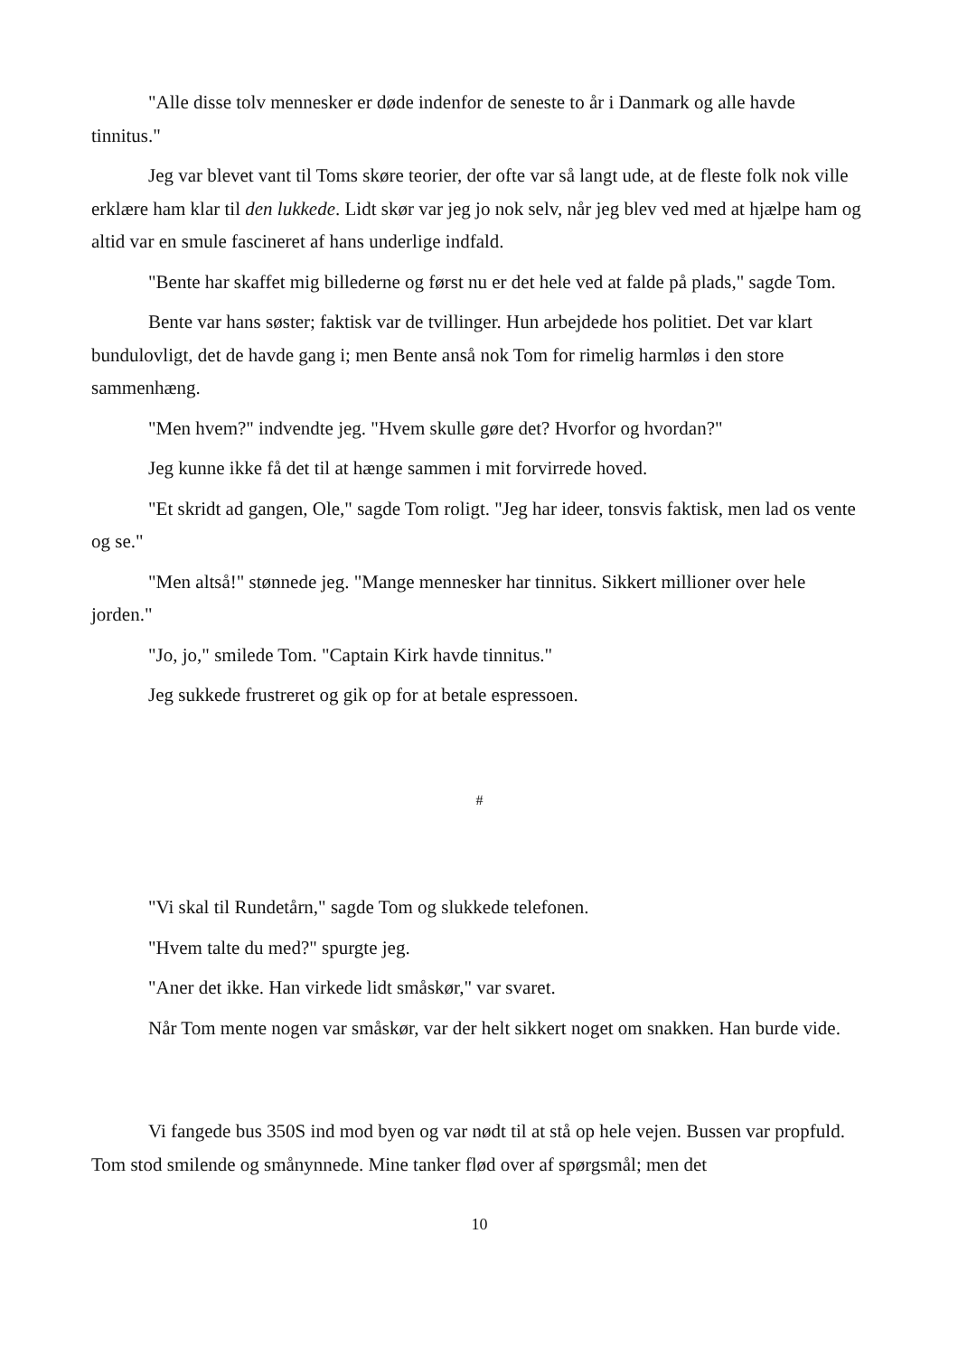"Alle disse tolv mennesker er døde indenfor de seneste to år i Danmark og alle havde tinnitus."
Jeg var blevet vant til Toms skøre teorier, der ofte var så langt ude, at de fleste folk nok ville erklære ham klar til den lukkede. Lidt skør var jeg jo nok selv, når jeg blev ved med at hjælpe ham og altid var en smule fascineret af hans underlige indfald.
"Bente har skaffet mig billederne og først nu er det hele ved at falde på plads," sagde Tom.
Bente var hans søster; faktisk var de tvillinger. Hun arbejdede hos politiet. Det var klart bundulovligt, det de havde gang i; men Bente anså nok Tom for rimelig harmløs i den store sammenhæng.
"Men hvem?" indvendte jeg. "Hvem skulle gøre det? Hvorfor og hvordan?"
Jeg kunne ikke få det til at hænge sammen i mit forvirrede hoved.
"Et skridt ad gangen, Ole," sagde Tom roligt. "Jeg har ideer, tonsvis faktisk, men lad os vente og se."
"Men altså!" stønnede jeg. "Mange mennesker har tinnitus. Sikkert millioner over hele jorden."
"Jo, jo," smilede Tom. "Captain Kirk havde tinnitus."
Jeg sukkede frustreret og gik op for at betale espressoen.
#
"Vi skal til Rundetårn," sagde Tom og slukkede telefonen.
"Hvem talte du med?" spurgte jeg.
"Aner det ikke. Han virkede lidt småskør," var svaret.
Når Tom mente nogen var småskør, var der helt sikkert noget om snakken. Han burde vide.
Vi fangede bus 350S ind mod byen og var nødt til at stå op hele vejen. Bussen var propfuld. Tom stod smilende og smånynnede. Mine tanker flød over af spørgsmål; men det
10